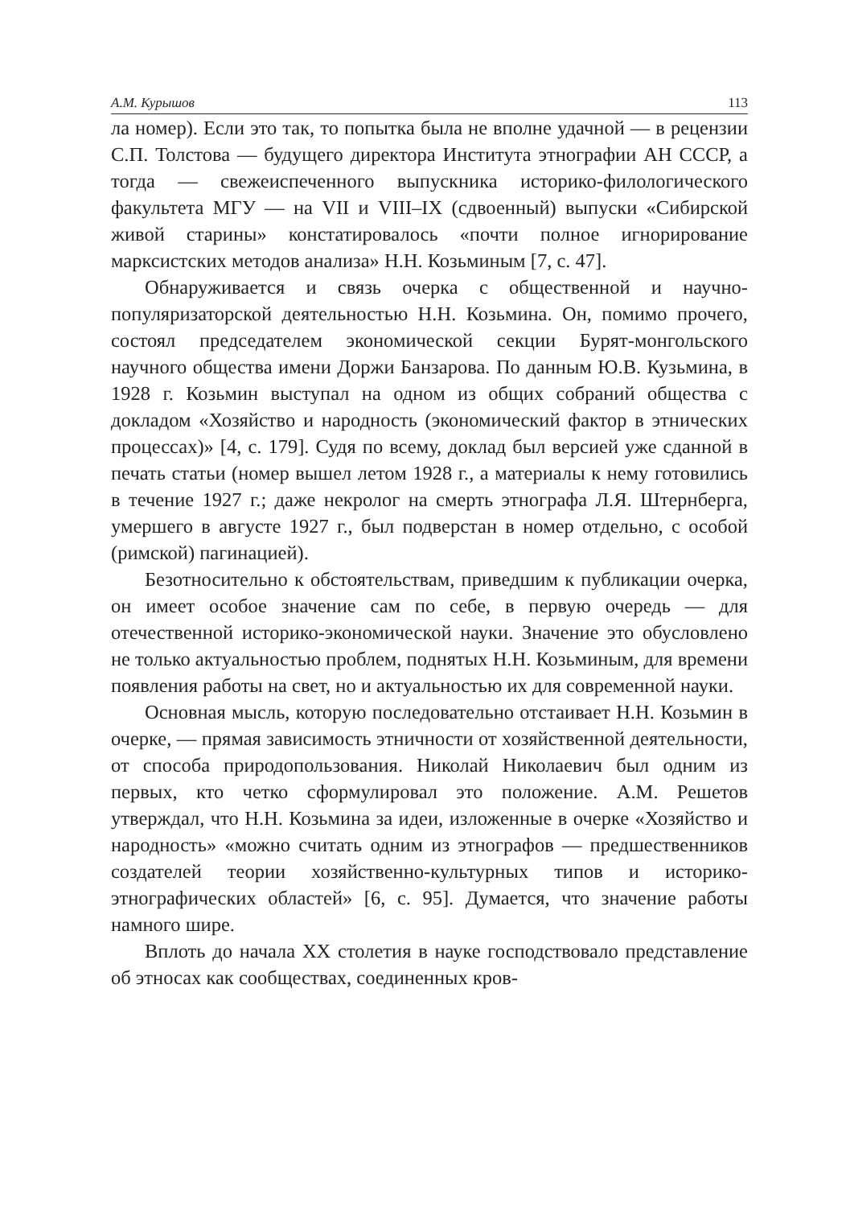А.М. Курышов 113
ла номер). Если это так, то попытка была не вполне удачной — в рецензии С.П. Толстова — будущего директора Института этнографии АН СССР, а тогда — свежеиспеченного выпускника историко-филологического факультета МГУ — на VII и VIII–IX (сдвоенный) выпуски «Сибирской живой старины» констатировалось «почти полное игнорирование марксистских методов анализа» Н.Н. Козьминым [7, с. 47].
Обнаруживается и связь очерка с общественной и научно-популяризаторской деятельностью Н.Н. Козьмина. Он, помимо прочего, состоял председателем экономической секции Бурят-монгольского научного общества имени Доржи Банзарова. По данным Ю.В. Кузьмина, в 1928 г. Козьмин выступал на одном из общих собраний общества с докладом «Хозяйство и народность (экономический фактор в этнических процессах)» [4, с. 179]. Судя по всему, доклад был версией уже сданной в печать статьи (номер вышел летом 1928 г., а материалы к нему готовились в течение 1927 г.; даже некролог на смерть этнографа Л.Я. Штернберга, умершего в августе 1927 г., был подверстан в номер отдельно, с особой (римской) пагинацией).
Безотносительно к обстоятельствам, приведшим к публикации очерка, он имеет особое значение сам по себе, в первую очередь — для отечественной историко-экономической науки. Значение это обусловлено не только актуальностью проблем, поднятых Н.Н. Козьминым, для времени появления работы на свет, но и актуальностью их для современной науки.
Основная мысль, которую последовательно отстаивает Н.Н. Козьмин в очерке, — прямая зависимость этничности от хозяйственной деятельности, от способа природопользования. Николай Николаевич был одним из первых, кто четко сформулировал это положение. А.М. Решетов утверждал, что Н.Н. Козьмина за идеи, изложенные в очерке «Хозяйство и народность» «можно считать одним из этнографов — предшественников создателей теории хозяйственно-культурных типов и историко-этнографических областей» [6, с. 95]. Думается, что значение работы намного шире.
Вплоть до начала XX столетия в науке господствовало представление об этносах как сообществах, соединенных кров-